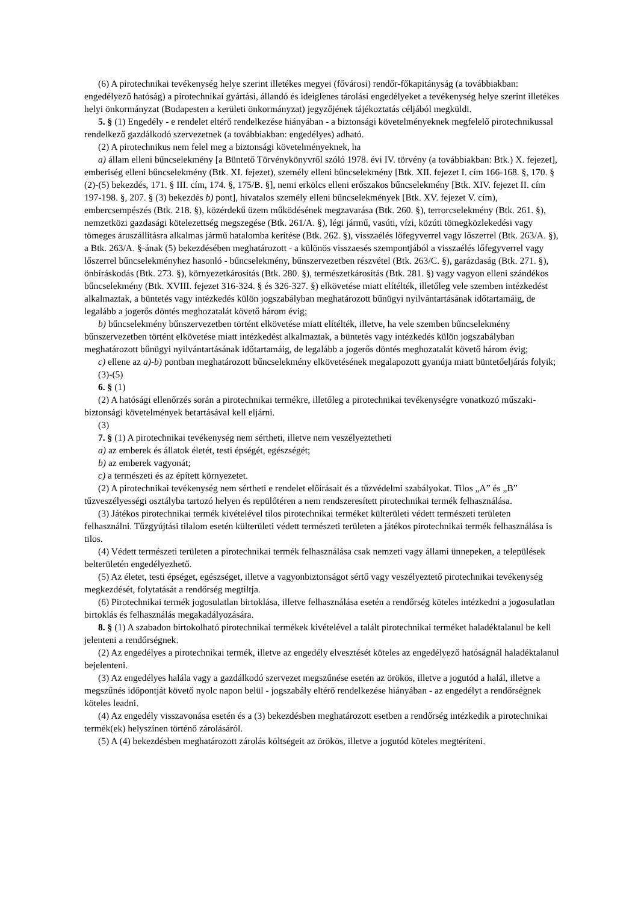(6) A pirotechnikai tevékenység helye szerint illetékes megyei (fővárosi) rendőr-főkapitányság (a továbbiakban: engedélyező hatóság) a pirotechnikai gyártási, állandó és ideiglenes tárolási engedélyeket a tevékenység helye szerint illetékes helyi önkormányzat (Budapesten a kerületi önkormányzat) jegyzőjének tájékoztatás céljából megküldi.
5. § (1) Engedély - e rendelet eltérő rendelkezése hiányában - a biztonsági követelményeknek megfelelő pirotechnikussal rendelkező gazdálkodó szervezetnek (a továbbiakban: engedélyes) adható.
(2) A pirotechnikus nem felel meg a biztonsági követelményeknek, ha
a) állam elleni bűncselekmény [a Büntető Törvénykönyvről szóló 1978. évi IV. törvény (a továbbiakban: Btk.) X. fejezet], emberiség elleni bűncselekmény (Btk. XI. fejezet), személy elleni bűncselekmény [Btk. XII. fejezet I. cím 166-168. §, 170. § (2)-(5) bekezdés, 171. § III. cím, 174. §, 175/B. §], nemi erkölcs elleni erőszakos bűncselekmény [Btk. XIV. fejezet II. cím 197-198. §, 207. § (3) bekezdés b) pont], hivatalos személy elleni bűncselekmények [Btk. XV. fejezet V. cím), embercsempészés (Btk. 218. §), közérdekű üzem működésének megzavarása (Btk. 260. §), terrorcselekmény (Btk. 261. §), nemzetközi gazdasági kötelezettség megszegése (Btk. 261/A. §), légi jármű, vasúti, vízi, közúti tömegközlekedési vagy tömeges áruszállításra alkalmas jármű hatalomba kerítése (Btk. 262. §), visszaélés lőfegyverrel vagy lőszerrel (Btk. 263/A. §), a Btk. 263/A. §-ának (5) bekezdésében meghatározott - a különös visszaesés szempontjából a visszaélés lőfegyverrel vagy lőszerrel bűncselekményhez hasonló - bűncselekmény, bűnszervezetben részvétel (Btk. 263/C. §), garázdaság (Btk. 271. §), önbíráskodás (Btk. 273. §), környezetkárosítás (Btk. 280. §), természetkárosítás (Btk. 281. §) vagy vagyon elleni szándékos bűncselekmény (Btk. XVIII. fejezet 316-324. § és 326-327. §) elkövetése miatt elítélték, illetőleg vele szemben intézkedést alkalmaztak, a büntetés vagy intézkedés külön jogszabályban meghatározott bűnügyi nyilvántartásának időtartamáig, de legalább a jogerős döntés meghozatalát követő három évig;
b) bűncselekmény bűnszervezetben történt elkövetése miatt elítélték, illetve, ha vele szemben bűncselekmény bűnszervezetben történt elkövetése miatt intézkedést alkalmaztak, a büntetés vagy intézkedés külön jogszabályban meghatározott bűnügyi nyilvántartásának időtartamáig, de legalább a jogerős döntés meghozatalát követő három évig;
c) ellene az a)-b) pontban meghatározott bűncselekmény elkövetésének megalapozott gyanúja miatt büntetőeljárás folyik;
(3)-(5)
6. § (1)
(2) A hatósági ellenőrzés során a pirotechnikai termékre, illetőleg a pirotechnikai tevékenységre vonatkozó műszaki-biztonsági követelmények betartásával kell eljárni.
(3)
7. § (1) A pirotechnikai tevékenység nem sértheti, illetve nem veszélyeztetheti
a) az emberek és állatok életét, testi épségét, egészségét;
b) az emberek vagyonát;
c) a természeti és az épített környezetet.
(2) A pirotechnikai tevékenység nem sértheti e rendelet előírásait és a tűzvédelmi szabályokat. Tilos „A” és „B” tűzveszélyességi osztályba tartozó helyen és repülőtéren a nem rendszeresített pirotechnikai termék felhasználása.
(3) Játékos pirotechnikai termék kivételével tilos pirotechnikai terméket külterületi védett természeti területen felhasználni. Tűzgyújtási tilalom esetén külterületi védett természeti területen a játékos pirotechnikai termék felhasználása is tilos.
(4) Védett természeti területen a pirotechnikai termék felhasználása csak nemzeti vagy állami ünnepeken, a települések belterületén engedélyezhető.
(5) Az életet, testi épséget, egészséget, illetve a vagyonbiztonságot sértő vagy veszélyeztető pirotechnikai tevékenység megkezdését, folytatását a rendőrség megtiltja.
(6) Pirotechnikai termék jogosulatlan birtoklása, illetve felhasználása esetén a rendőrség köteles intézkedni a jogosulatlan birtoklás és felhasználás megakadályozására.
8. § (1) A szabadon birtokolható pirotechnikai termékek kivételével a talált pirotechnikai terméket haladéktalanul be kell jelenteni a rendőrségnek.
(2) Az engedélyes a pirotechnikai termék, illetve az engedély elvesztését köteles az engedélyező hatóságnál haladéktalanul bejelenteni.
(3) Az engedélyes halála vagy a gazdálkodó szervezet megszűnése esetén az örökös, illetve a jogutód a halál, illetve a megszűnés időpontját követő nyolc napon belül - jogszabály eltérő rendelkezése hiányában - az engedélyt a rendőrségnek köteles leadni.
(4) Az engedély visszavonása esetén és a (3) bekezdésben meghatározott esetben a rendőrség intézkedik a pirotechnikai termék(ek) helyszínen történő zárolásáról.
(5) A (4) bekezdésben meghatározott zárolás költségeit az örökös, illetve a jogutód köteles megtéríteni.